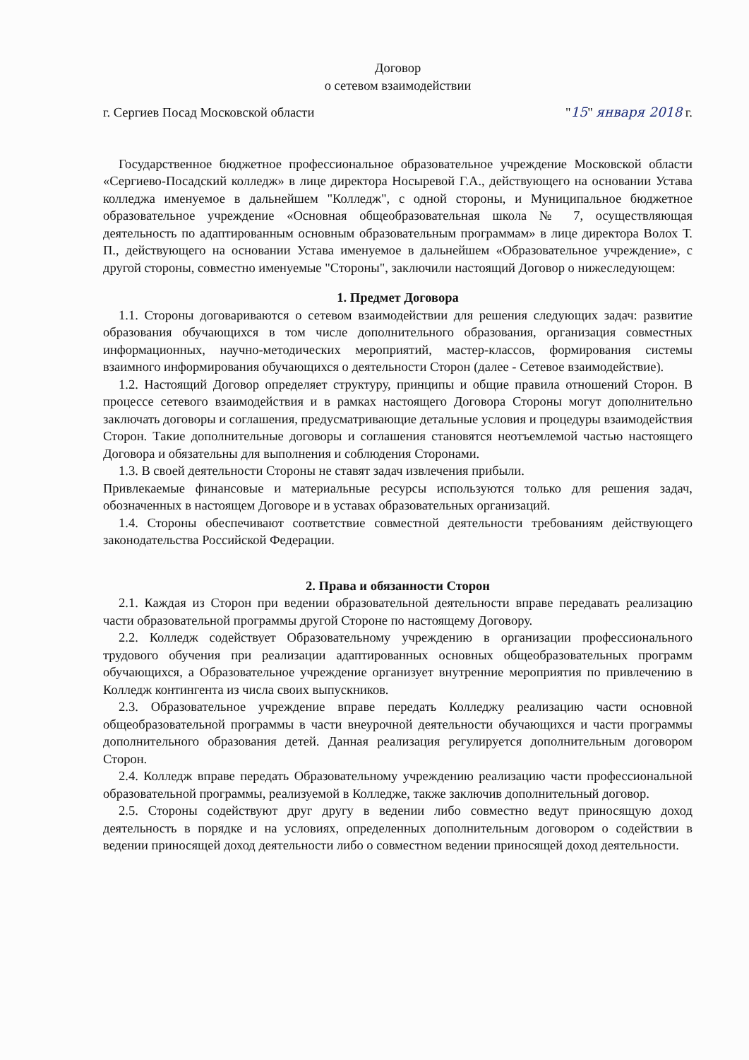Договор
о сетевом взаимодействии
г. Сергиев Посад Московской области "15" января 2018 г.
Государственное бюджетное профессиональное образовательное учреждение Московской области «Сергиево-Посадский колледж» в лице директора Носыревой Г.А., действующего на основании Устава колледжа именуемое в дальнейшем "Колледж", с одной стороны, и Муниципальное бюджетное образовательное учреждение «Основная общеобразовательная школа № 7, осуществляющая деятельность по адаптированным основным образовательным программам» в лице директора Волох Т. П., действующего на основании Устава именуемое в дальнейшем «Образовательное учреждение», с другой стороны, совместно именуемые "Стороны", заключили настоящий Договор о нижеследующем:
1. Предмет Договора
1.1. Стороны договариваются о сетевом взаимодействии для решения следующих задач: развитие образования обучающихся в том числе дополнительного образования, организация совместных информационных, научно-методических мероприятий, мастер-классов, формирования системы взаимного информирования обучающихся о деятельности Сторон (далее - Сетевое взаимодействие).
1.2. Настоящий Договор определяет структуру, принципы и общие правила отношений Сторон. В процессе сетевого взаимодействия и в рамках настоящего Договора Стороны могут дополнительно заключать договоры и соглашения, предусматривающие детальные условия и процедуры взаимодействия Сторон. Такие дополнительные договоры и соглашения становятся неотъемлемой частью настоящего Договора и обязательны для выполнения и соблюдения Сторонами.
1.3. В своей деятельности Стороны не ставят задач извлечения прибыли.
Привлекаемые финансовые и материальные ресурсы используются только для решения задач, обозначенных в настоящем Договоре и в уставах образовательных организаций.
1.4. Стороны обеспечивают соответствие совместной деятельности требованиям действующего законодательства Российской Федерации.
2. Права и обязанности Сторон
2.1. Каждая из Сторон при ведении образовательной деятельности вправе передавать реализацию части образовательной программы другой Стороне по настоящему Договору.
2.2. Колледж содействует Образовательному учреждению в организации профессионального трудового обучения при реализации адаптированных основных общеобразовательных программ обучающихся, а Образовательное учреждение организует внутренние мероприятия по привлечению в Колледж контингента из числа своих выпускников.
2.3. Образовательное учреждение вправе передать Колледжу реализацию части основной общеобразовательной программы в части внеурочной деятельности обучающихся и части программы дополнительного образования детей. Данная реализация регулируется дополнительным договором Сторон.
2.4. Колледж вправе передать Образовательному учреждению реализацию части профессиональной образовательной программы, реализуемой в Колледже, также заключив дополнительный договор.
2.5. Стороны содействуют друг другу в ведении либо совместно ведут приносящую доход деятельность в порядке и на условиях, определенных дополнительным договором о содействии в ведении приносящей доход деятельности либо о совместном ведении приносящей доход деятельности.